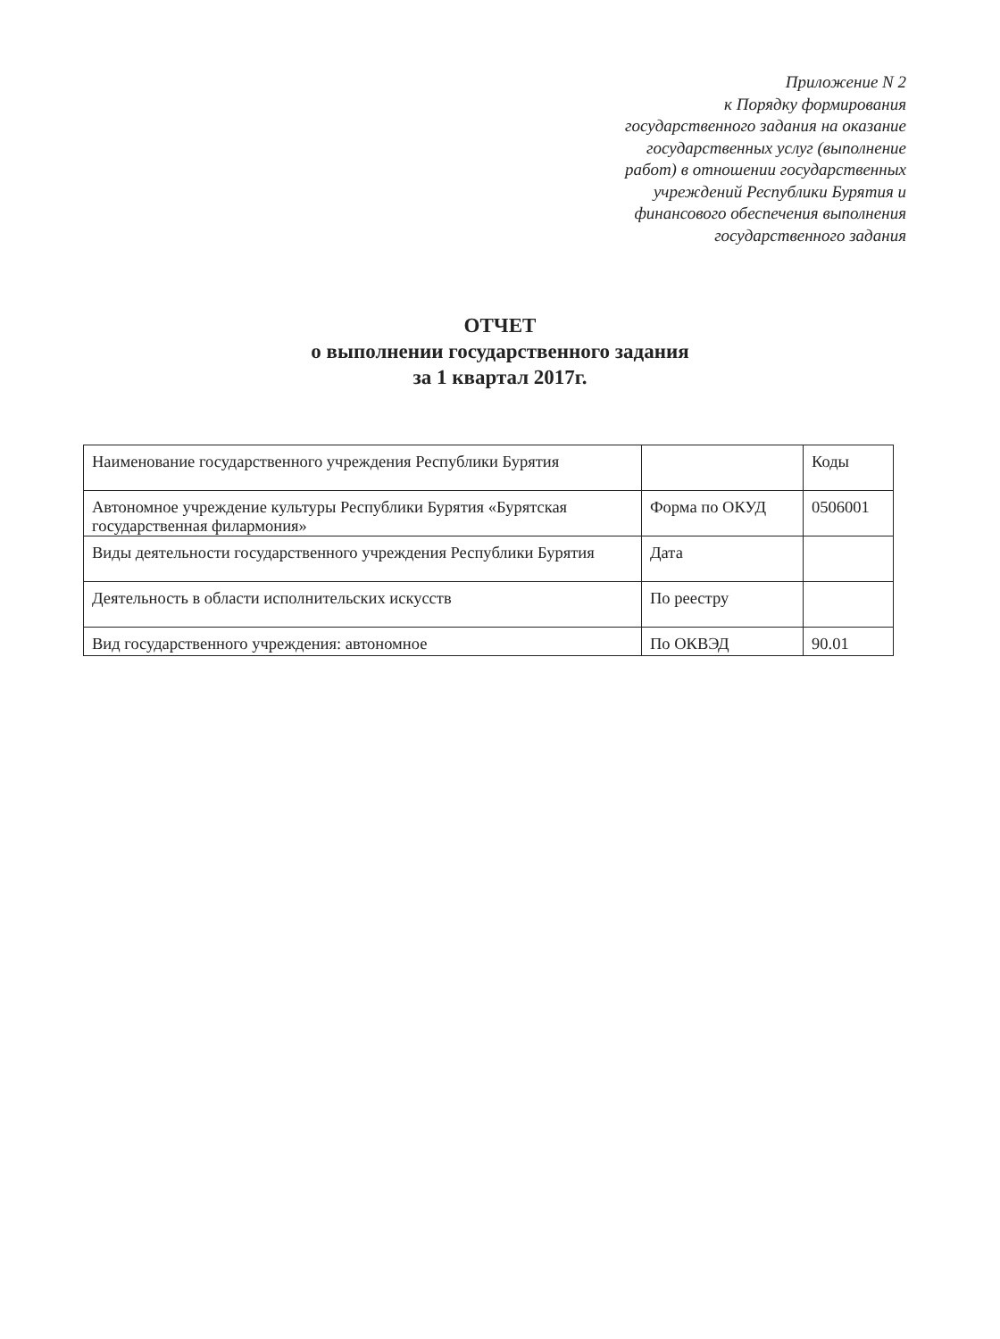Приложение N 2
к Порядку формирования
государственного задания на оказание
государственных услуг (выполнение
работ) в отношении государственных
учреждений Республики Бурятия и
финансового обеспечения выполнения
государственного задания
ОТЧЕТ
о выполнении государственного задания
за 1 квартал 2017г.
| Наименование государственного учреждения Республики Бурятия | | Коды |
| Автономное учреждение культуры Республики Бурятия «Бурятская государственная филармония» | Форма по ОКУД | 0506001 |
| Виды деятельности государственного учреждения Республики Бурятия | Дата | |
| Деятельность в области исполнительских искусств | По реестру | |
| Вид государственного учреждения: автономное | По ОКВЭД | 90.01 |